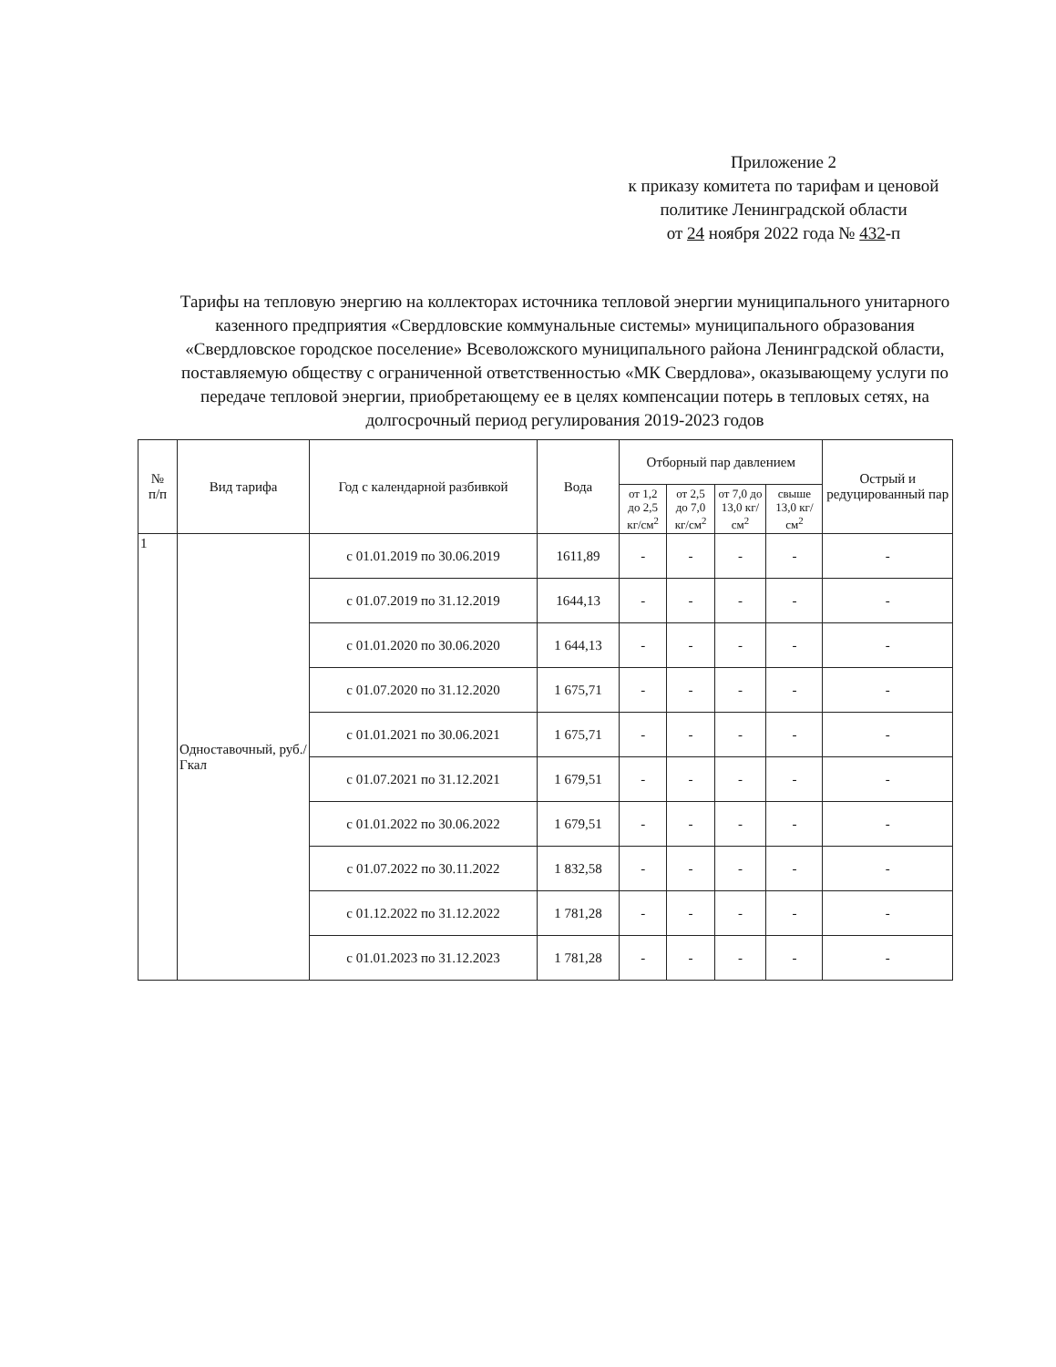Приложение 2
к приказу комитета по тарифам и ценовой
политике Ленинградской области
от 24 ноября 2022 года № 432-п
Тарифы на тепловую энергию на коллекторах источника тепловой энергии муниципального унитарного казенного предприятия «Свердловские коммунальные системы» муниципального образования «Свердловское городское поселение» Всеволожского муниципального района Ленинградской области, поставляемую обществу с ограниченной ответственностью «МК Свердлова», оказывающему услуги по передаче тепловой энергии, приобретающему ее в целях компенсации потерь в тепловых сетях, на долгосрочный период регулирования 2019-2023 годов
| № п/п | Вид тарифа | Год с календарной разбивкой | Вода | Отборный пар давлением | | | | Острый и редуцированный пар |
| --- | --- | --- | --- | --- | --- | --- | --- | --- |
| | | | | от 1,2 до 2,5 кг/см<sup>2</sup> | от 2,5 до 7,0 кг/см<sup>2</sup> | от 7,0 до 13,0 кг/см<sup>2</sup> | свыше 13,0 кг/см<sup>2</sup> | |
| 1 | Одноставочный, руб./Гкал | с 01.01.2019 по 30.06.2019 | 1611,89 | - | - | - | - | - |
| | | с 01.07.2019 по 31.12.2019 | 1644,13 | - | - | - | - | - |
| | | с 01.01.2020 по 30.06.2020 | 1 644,13 | - | - | - | - | - |
| | | с 01.07.2020 по 31.12.2020 | 1 675,71 | - | - | - | - | - |
| | | с 01.01.2021 по 30.06.2021 | 1 675,71 | - | - | - | - | - |
| | | с 01.07.2021 по 31.12.2021 | 1 679,51 | - | - | - | - | - |
| | | с 01.01.2022 по 30.06.2022 | 1 679,51 | - | - | - | - | - |
| | | с 01.07.2022 по 30.11.2022 | 1 832,58 | - | - | - | - | - |
| | | с 01.12.2022 по 31.12.2022 | 1 781,28 | - | - | - | - | - |
| | | с 01.01.2023 по 31.12.2023 | 1 781,28 | - | - | - | - | - |